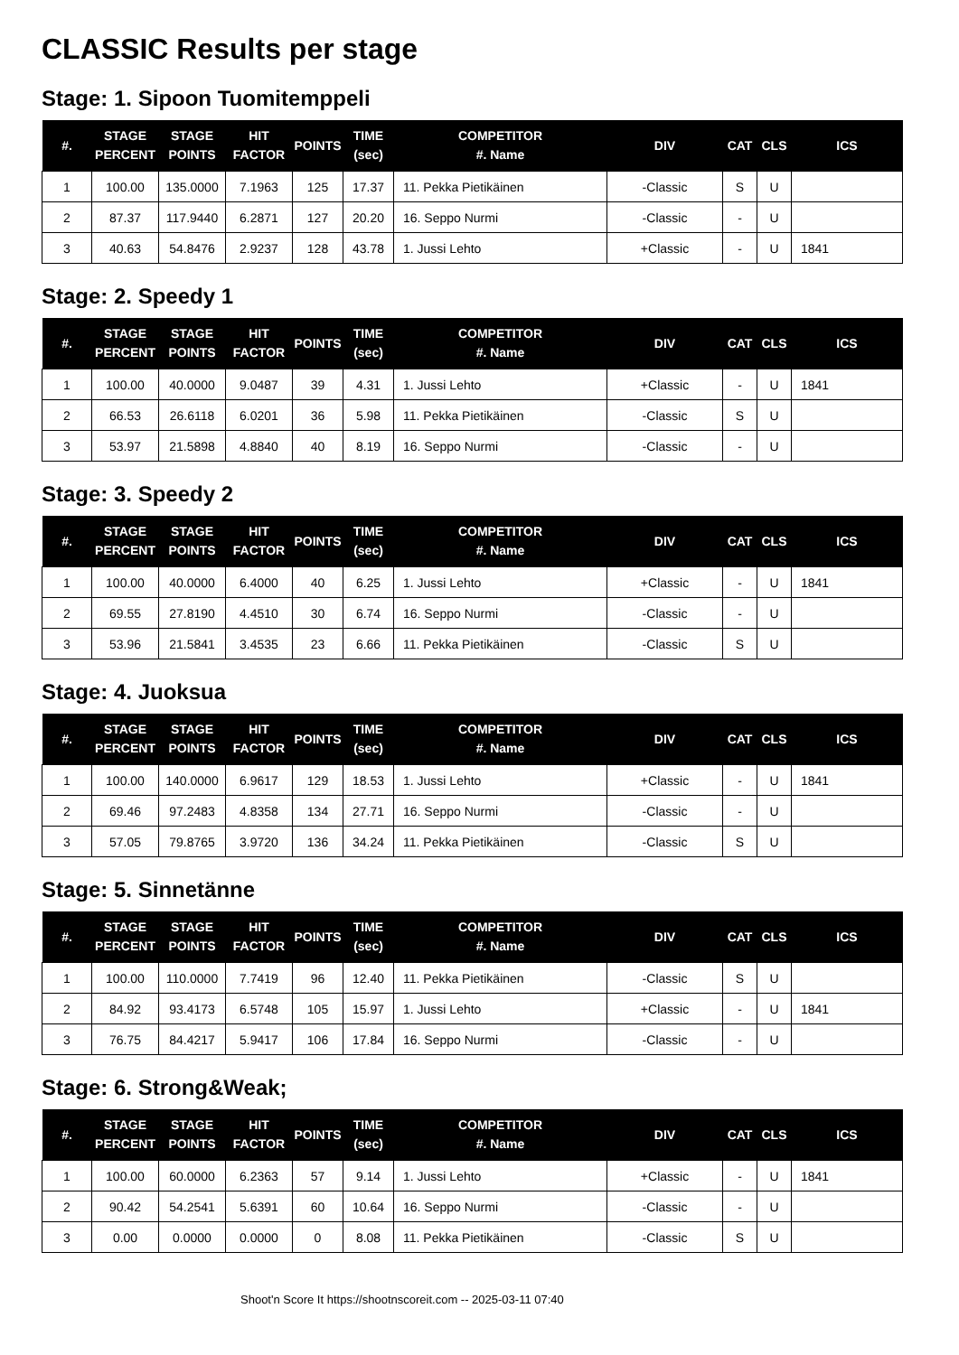CLASSIC Results per stage
Stage: 1. Sipoon Tuomitemppeli
| #. | STAGE PERCENT | STAGE POINTS | HIT FACTOR | POINTS | TIME (sec) | COMPETITOR #. Name | DIV | CAT | CLS | ICS |
| --- | --- | --- | --- | --- | --- | --- | --- | --- | --- | --- |
| 1 | 100.00 | 135.0000 | 7.1963 | 125 | 17.37 | 11. Pekka Pietikäinen | -Classic | S | U | |
| 2 | 87.37 | 117.9440 | 6.2871 | 127 | 20.20 | 16. Seppo Nurmi | -Classic | - | U | |
| 3 | 40.63 | 54.8476 | 2.9237 | 128 | 43.78 | 1. Jussi Lehto | +Classic | - | U | 1841 |
Stage: 2. Speedy 1
| #. | STAGE PERCENT | STAGE POINTS | HIT FACTOR | POINTS | TIME (sec) | COMPETITOR #. Name | DIV | CAT | CLS | ICS |
| --- | --- | --- | --- | --- | --- | --- | --- | --- | --- | --- |
| 1 | 100.00 | 40.0000 | 9.0487 | 39 | 4.31 | 1. Jussi Lehto | +Classic | - | U | 1841 |
| 2 | 66.53 | 26.6118 | 6.0201 | 36 | 5.98 | 11. Pekka Pietikäinen | -Classic | S | U | |
| 3 | 53.97 | 21.5898 | 4.8840 | 40 | 8.19 | 16. Seppo Nurmi | -Classic | - | U | |
Stage: 3. Speedy 2
| #. | STAGE PERCENT | STAGE POINTS | HIT FACTOR | POINTS | TIME (sec) | COMPETITOR #. Name | DIV | CAT | CLS | ICS |
| --- | --- | --- | --- | --- | --- | --- | --- | --- | --- | --- |
| 1 | 100.00 | 40.0000 | 6.4000 | 40 | 6.25 | 1. Jussi Lehto | +Classic | - | U | 1841 |
| 2 | 69.55 | 27.8190 | 4.4510 | 30 | 6.74 | 16. Seppo Nurmi | -Classic | - | U | |
| 3 | 53.96 | 21.5841 | 3.4535 | 23 | 6.66 | 11. Pekka Pietikäinen | -Classic | S | U | |
Stage: 4. Juoksua
| #. | STAGE PERCENT | STAGE POINTS | HIT FACTOR | POINTS | TIME (sec) | COMPETITOR #. Name | DIV | CAT | CLS | ICS |
| --- | --- | --- | --- | --- | --- | --- | --- | --- | --- | --- |
| 1 | 100.00 | 140.0000 | 6.9617 | 129 | 18.53 | 1. Jussi Lehto | +Classic | - | U | 1841 |
| 2 | 69.46 | 97.2483 | 4.8358 | 134 | 27.71 | 16. Seppo Nurmi | -Classic | - | U | |
| 3 | 57.05 | 79.8765 | 3.9720 | 136 | 34.24 | 11. Pekka Pietikäinen | -Classic | S | U | |
Stage: 5. Sinnetänne
| #. | STAGE PERCENT | STAGE POINTS | HIT FACTOR | POINTS | TIME (sec) | COMPETITOR #. Name | DIV | CAT | CLS | ICS |
| --- | --- | --- | --- | --- | --- | --- | --- | --- | --- | --- |
| 1 | 100.00 | 110.0000 | 7.7419 | 96 | 12.40 | 11. Pekka Pietikäinen | -Classic | S | U | |
| 2 | 84.92 | 93.4173 | 6.5748 | 105 | 15.97 | 1. Jussi Lehto | +Classic | - | U | 1841 |
| 3 | 76.75 | 84.4217 | 5.9417 | 106 | 17.84 | 16. Seppo Nurmi | -Classic | - | U | |
Stage: 6. Strong&Weak;
| #. | STAGE PERCENT | STAGE POINTS | HIT FACTOR | POINTS | TIME (sec) | COMPETITOR #. Name | DIV | CAT | CLS | ICS |
| --- | --- | --- | --- | --- | --- | --- | --- | --- | --- | --- |
| 1 | 100.00 | 60.0000 | 6.2363 | 57 | 9.14 | 1. Jussi Lehto | +Classic | - | U | 1841 |
| 2 | 90.42 | 54.2541 | 5.6391 | 60 | 10.64 | 16. Seppo Nurmi | -Classic | - | U | |
| 3 | 0.00 | 0.0000 | 0.0000 | 0 | 8.08 | 11. Pekka Pietikäinen | -Classic | S | U | |
Shoot'n Score It https://shootnscoreit.com -- 2025-03-11 07:40